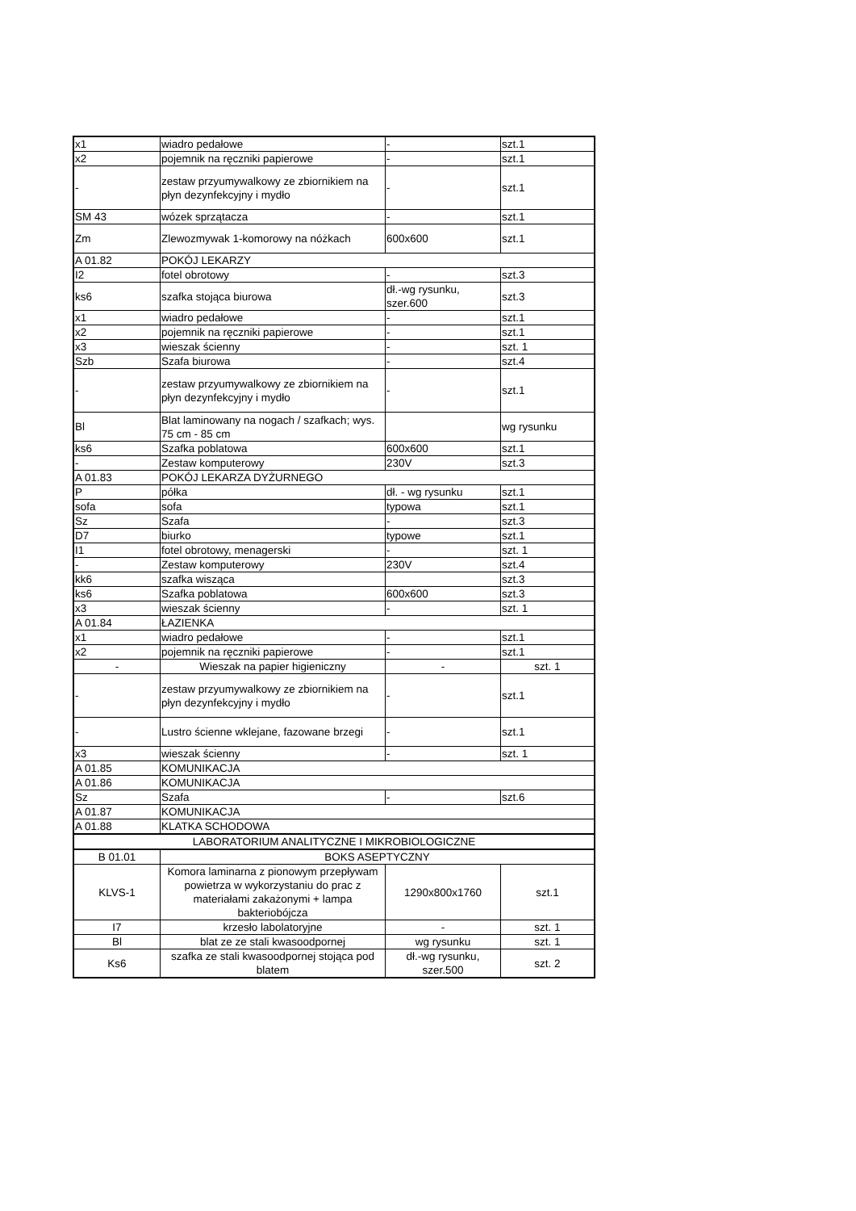| x1 | wiadro pedałowe | - | szt.1 |
| x2 | pojemnik na ręczniki papierowe | - | szt.1 |
| - | zestaw przyumywalkowy ze zbiornikiem na płyn dezynfekcyjny i mydło | - | szt.1 |
| SM 43 | wózek sprzątacza | - | szt.1 |
| Zm | Zlewozmywak 1-komorowy na nóżkach | 600x600 | szt.1 |
| A 01.82 | POKÓJ LEKARZY | | |
| I2 | fotel obrotowy | - | szt.3 |
| ks6 | szafka stojąca biurowa | dł.-wg rysunku, szer.600 | szt.3 |
| x1 | wiadro pedałowe | - | szt.1 |
| x2 | pojemnik na ręczniki papierowe | - | szt.1 |
| x3 | wieszak ścienny | - | szt. 1 |
| Szb | Szafa biurowa | - | szt.4 |
| - | zestaw przyumywalkowy ze zbiornikiem na płyn dezynfekcyjny i mydło | - | szt.1 |
| Bl | Blat laminowany na nogach / szafkach; wys. 75 cm - 85 cm | | wg rysunku |
| ks6 | Szafka poblatowa | 600x600 | szt.1 |
| - | Zestaw komputerowy | 230V | szt.3 |
| A 01.83 | POKÓJ LEKARZA DYŻURNEGO | | |
| P | półka | dł. - wg rysunku | szt.1 |
| sofa | sofa | typowa | szt.1 |
| Sz | Szafa | - | szt.3 |
| D7 | biurko | typowe | szt.1 |
| I1 | fotel obrotowy, menagerski | - | szt. 1 |
| - | Zestaw komputerowy | 230V | szt.4 |
| kk6 | szafka wisząca | | szt.3 |
| ks6 | Szafka poblatowa | 600x600 | szt.3 |
| x3 | wieszak ścienny | - | szt. 1 |
| A 01.84 | ŁAZIENKA | | |
| x1 | wiadro pedałowe | - | szt.1 |
| x2 | pojemnik na ręczniki papierowe | - | szt.1 |
| - | Wieszak na papier higieniczny | - | szt. 1 |
| - | zestaw przyumywalkowy ze zbiornikiem na płyn dezynfekcyjny i mydło | - | szt.1 |
| - | Lustro ścienne wklejane, fazowane brzegi | - | szt.1 |
| x3 | wieszak ścienny | - | szt. 1 |
| A 01.85 | KOMUNIKACJA | | |
| A 01.86 | KOMUNIKACJA | | |
| Sz | Szafa | - | szt.6 |
| A 01.87 | KOMUNIKACJA | | |
| A 01.88 | KLATKA SCHODOWA | | |
| LABORATORIUM ANALITYCZNE I MIKROBIOLOGICZNE | | | |
| B 01.01 | BOKS ASEPTYCZNY | | |
| KLVS-1 | Komora laminarna z pionowym przepływam powietrza w wykorzystaniu do prac z materiałami zakażonymi + lampa bakteriobójcza | 1290x800x1760 | szt.1 |
| I7 | krzesło labolatoryjne | - | szt. 1 |
| Bl | blat ze ze stali kwasoodpornej | wg rysunku | szt. 1 |
| Ks6 | szafka ze stali kwasoodpornej stojąca pod blatem | dł.-wg rysunku, szer.500 | szt. 2 |